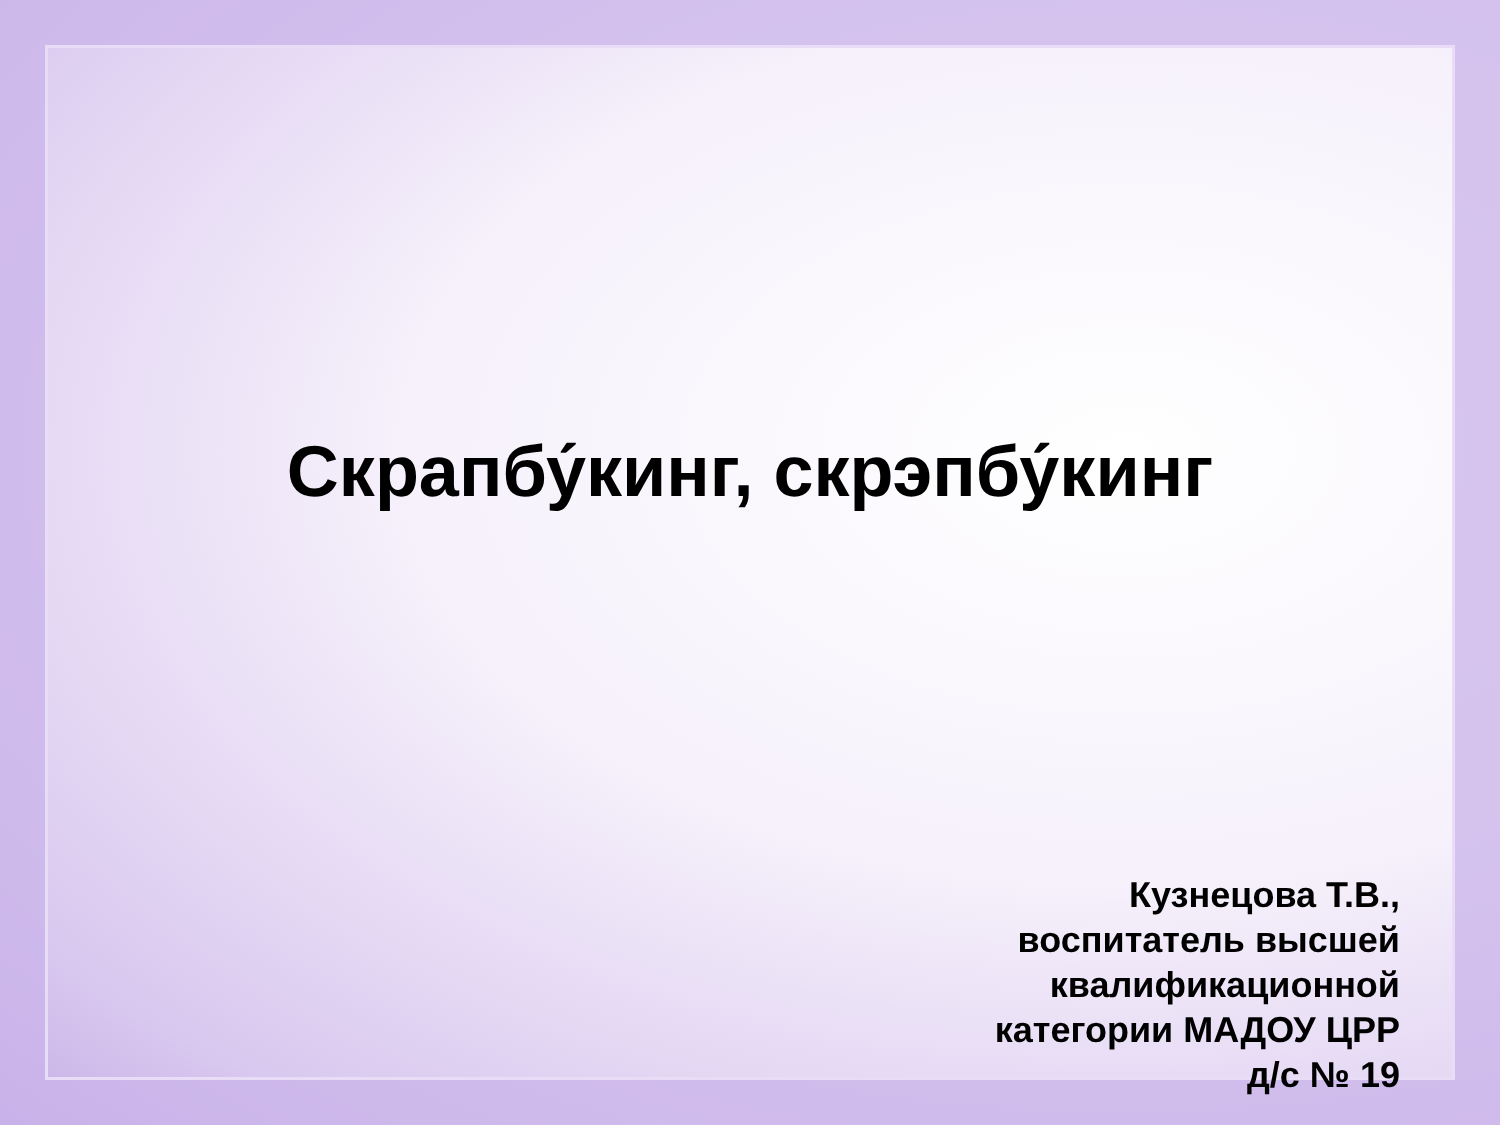Скрапбу́кинг, скрэпбу́кинг
Кузнецова Т.В.,
воспитатель высшей
квалификационной
категории МАДОУ ЦРР
д/с № 19